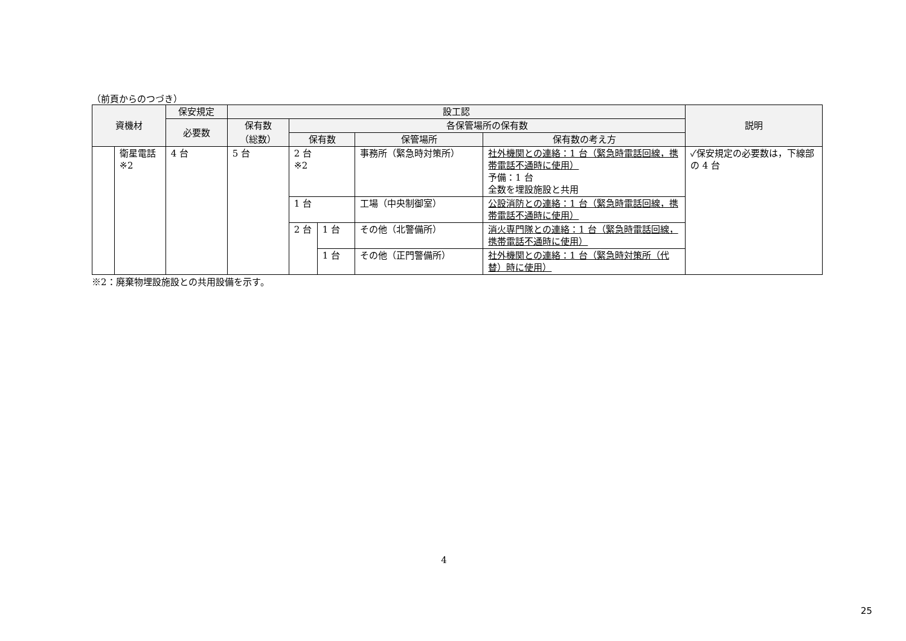（前頁からのつづき）
| 資機材 | | 保安規定 | 設工認 | | | | | 説明 |
| --- | --- | --- | --- | --- | --- | --- | --- | --- |
| | | 必要数 | 保有数 | 各保管場所の保有数 | | | | |
| | | | （総数） | 保有数 | | 保管場所 | 保有数の考え方 | |
| | 衛星電話 ※2 | 4 台 | 5 台 | 2 台 ※2 | | 事務所（緊急時対策所） | 社外機関との連絡：1 台（緊急時電話回線，携帯電話不通時に使用） 予備：1 台 全数を埋設施設と共用 | ✓保安規定の必要数は，下線部の 4 台 |
| | | | | 1 台 | | 工場（中央制御室） | 公設消防との連絡：1 台（緊急時電話回線，携帯電話不通時に使用） | |
| | | | | 2 台 | 1 台 | その他（北警備所） | 消火専門隊との連絡：1 台（緊急時電話回線，携帯電話不通時に使用） | |
| | | | | | 1 台 | その他（正門警備所） | 社外機関との連絡：1 台（緊急時対策所（代替）時に使用） | |
※2：廃棄物埋設施設との共用設備を示す。
4
25